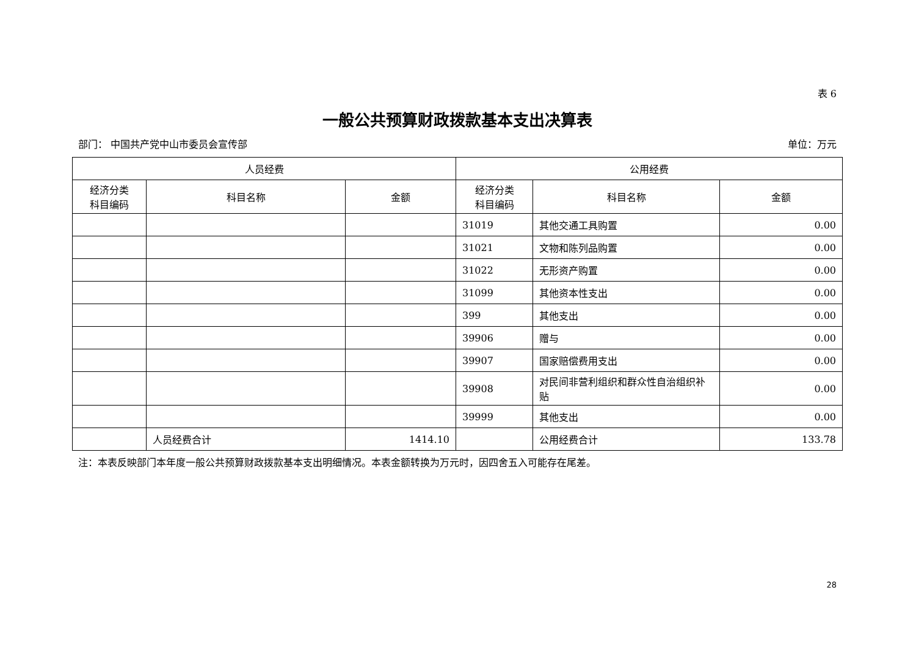表 6
一般公共预算财政拨款基本支出决算表
部门： 中国共产党中山市委员会宣传部 单位：万元
| 人员经费 | | | 公用经费 | | |
| --- | --- | --- | --- | --- | --- |
| 经济分类 科目编码 | 科目名称 | 金额 | 经济分类 科目编码 | 科目名称 | 金额 |
| | | | 31019 | 其他交通工具购置 | 0.00 |
| | | | 31021 | 文物和陈列品购置 | 0.00 |
| | | | 31022 | 无形资产购置 | 0.00 |
| | | | 31099 | 其他资本性支出 | 0.00 |
| | | | 399 | 其他支出 | 0.00 |
| | | | 39906 | 赠与 | 0.00 |
| | | | 39907 | 国家赔偿费用支出 | 0.00 |
| | | | 39908 | 对民间非营利组织和群众性自治组织补贴 | 0.00 |
| | | | 39999 | 其他支出 | 0.00 |
| | 人员经费合计 | 1414.10 | | 公用经费合计 | 133.78 |
注：本表反映部门本年度一般公共预算财政拨款基本支出明细情况。本表金额转换为万元时，因四舍五入可能存在尾差。
28